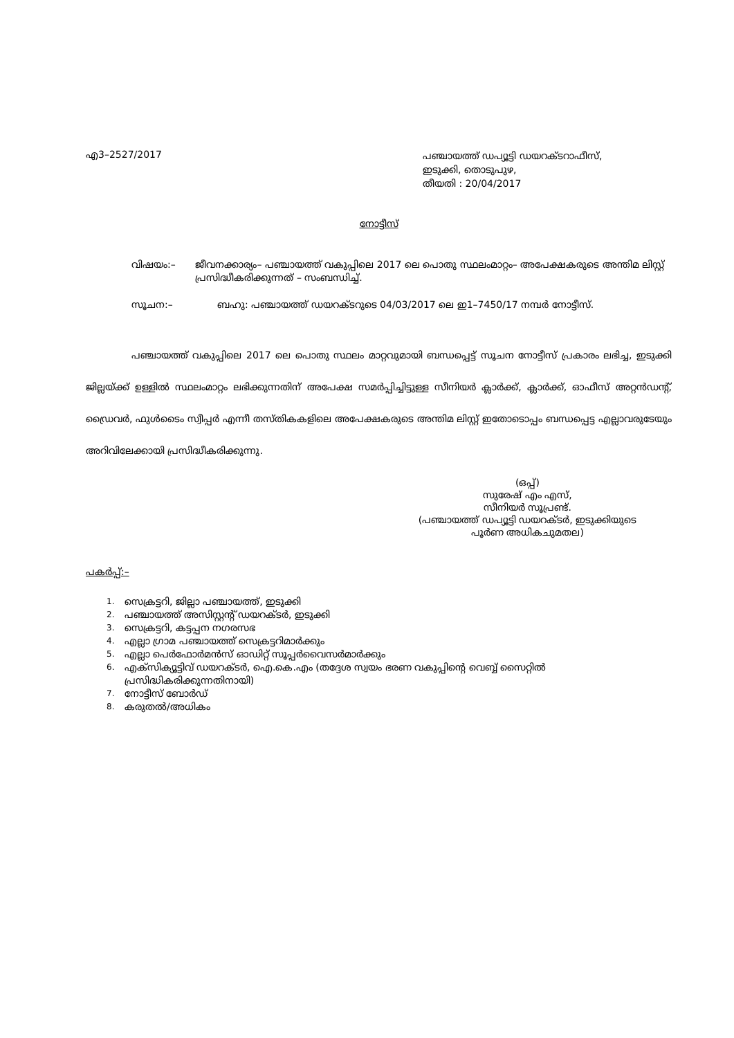എ3–2527/2017
പഞ്ചായത്ത് ഡപ്യൂട്ടി ഡയറക്ടറാഫീസ്,
ഇടുക്കി, തൊടുപുഴ,
തീയതി : 20/04/2017
നോട്ടീസ്
വിഷയം:– ജീവനക്കാര്യം– പഞ്ചായത്ത് വകുപ്പിലെ 2017 ലെ പൊതു സ്ഥലംമാറ്റം– അപേക്ഷകരുടെ അന്തിമ ലിസ്റ്റ് പ്രസിദ്ധീകരിക്കുന്നത് – സംബന്ധിച്ച്.
സൂചന:– ബഹു: പഞ്ചായത്ത് ഡയറക്ടറുടെ 04/03/2017 ലെ ഇ1–7450/17 നമ്പർ നോട്ടീസ്.
പഞ്ചായത്ത് വകുപ്പിലെ 2017 ലെ പൊതു സ്ഥലം മാറ്റവുമായി ബന്ധപ്പെട്ട് സൂചന നോട്ടീസ് പ്രകാരം ലഭിച്ച, ഇടുക്കി ജില്ലയ്ക്ക് ഉള്ളിൽ സ്ഥലംമാറ്റം ലഭിക്കുന്നതിന് അപേക്ഷ സമർപ്പിച്ചിട്ടുള്ള സീനിയർ ക്ലാർക്ക്, ക്ലാർക്ക്, ഓഫീസ് അറ്റൻഡന്റ്, ഡ്രൈവർ, ഫുൾടൈം സ്വീപ്പർ എന്നീ തസ്തികകളിലെ അപേക്ഷകരുടെ അന്തിമ ലിസ്റ്റ് ഇതോടൊപ്പം ബന്ധപ്പെട്ട എല്ലാവരുടേയും അറിവിലേക്കായി പ്രസിദ്ധീകരിക്കുന്നു.
(ഒപ്പ്)
സുരേഷ് എം എസ്,
സീനിയർ സൂപ്രണ്ട്.
(പഞ്ചായത്ത് ഡപ്യൂട്ടി ഡയറക്ടർ, ഇടുക്കിയുടെ
പൂർണ അധികചുമതല)
പകർപ്പ്:–
1. സെക്രട്ടറി, ജില്ലാ പഞ്ചായത്ത്, ഇടുക്കി
2. പഞ്ചായത്ത് അസിസ്റ്റന്റ് ഡയറക്ടർ, ഇടുക്കി
3. സെക്രട്ടറി, കട്ടപ്പന നഗരസഭ
4. എല്ലാ ഗ്രാമ പഞ്ചായത്ത് സെക്രട്ടറിമാർക്കും
5. എല്ലാ പെർഫോർമൻസ് ഓഡിറ്റ് സൂപ്പർവൈസർമാർക്കും
6.
എക്സിക്യൂട്ടിവ് ഡയറക്ടർ, ഐ.കെ.എം (തദ്ദേശ സ്വയം ഭരണ വകുപ്പിന്റെ വെബ്ബ് സൈറ്റിൽ പ്രസിദ്ധികരിക്കുന്നതിനായി)
7. നോട്ടീസ് ബോർഡ്
8. കരുതൽ/അധികം